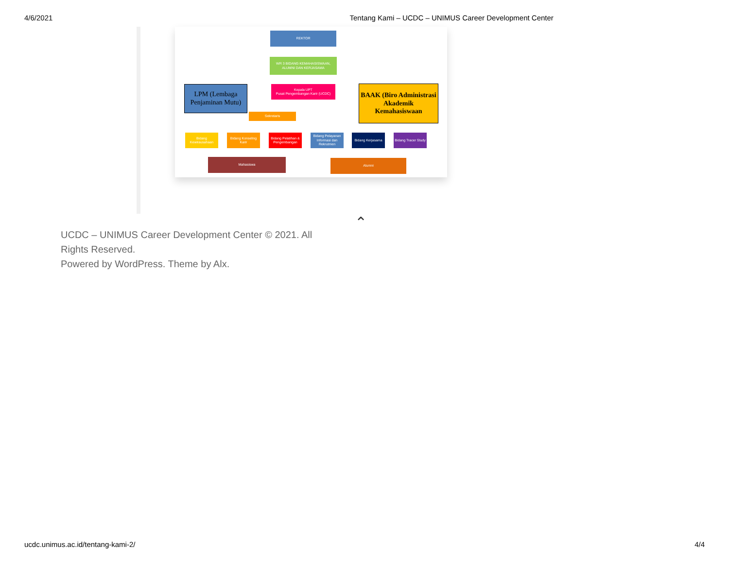4/6/2021 Tentang Kami – UCDC – UNIMUS Career Development Center
REKTOR
WR 3 BIDANG KEMAHASISWAAN, ALUMNI DAN KERJASAMA
LPM (Lembaga Penjaminan Mutu)
Kepala UPT
Pusat Pengembangan Karir (UCDC)
BAAK (Biro Administrasi Akademik Kemahasiswaan
Sekretaris
Bidang Kewirausahaan
Bidang Konseling Karir
Bidang Pelatihan & Pengembangan
Bidang Pelayanan Informasi dan Rekrutmen
Bidang Kerjasama
Bidang Tracer Study
Mahasiswa Alumni
⌃
UCDC – UNIMUS Career Development Center © 2021. All Rights Reserved.
Powered by WordPress. Theme by Alx.
ucdc.unimus.ac.id/tentang-kami-2/ 4/4